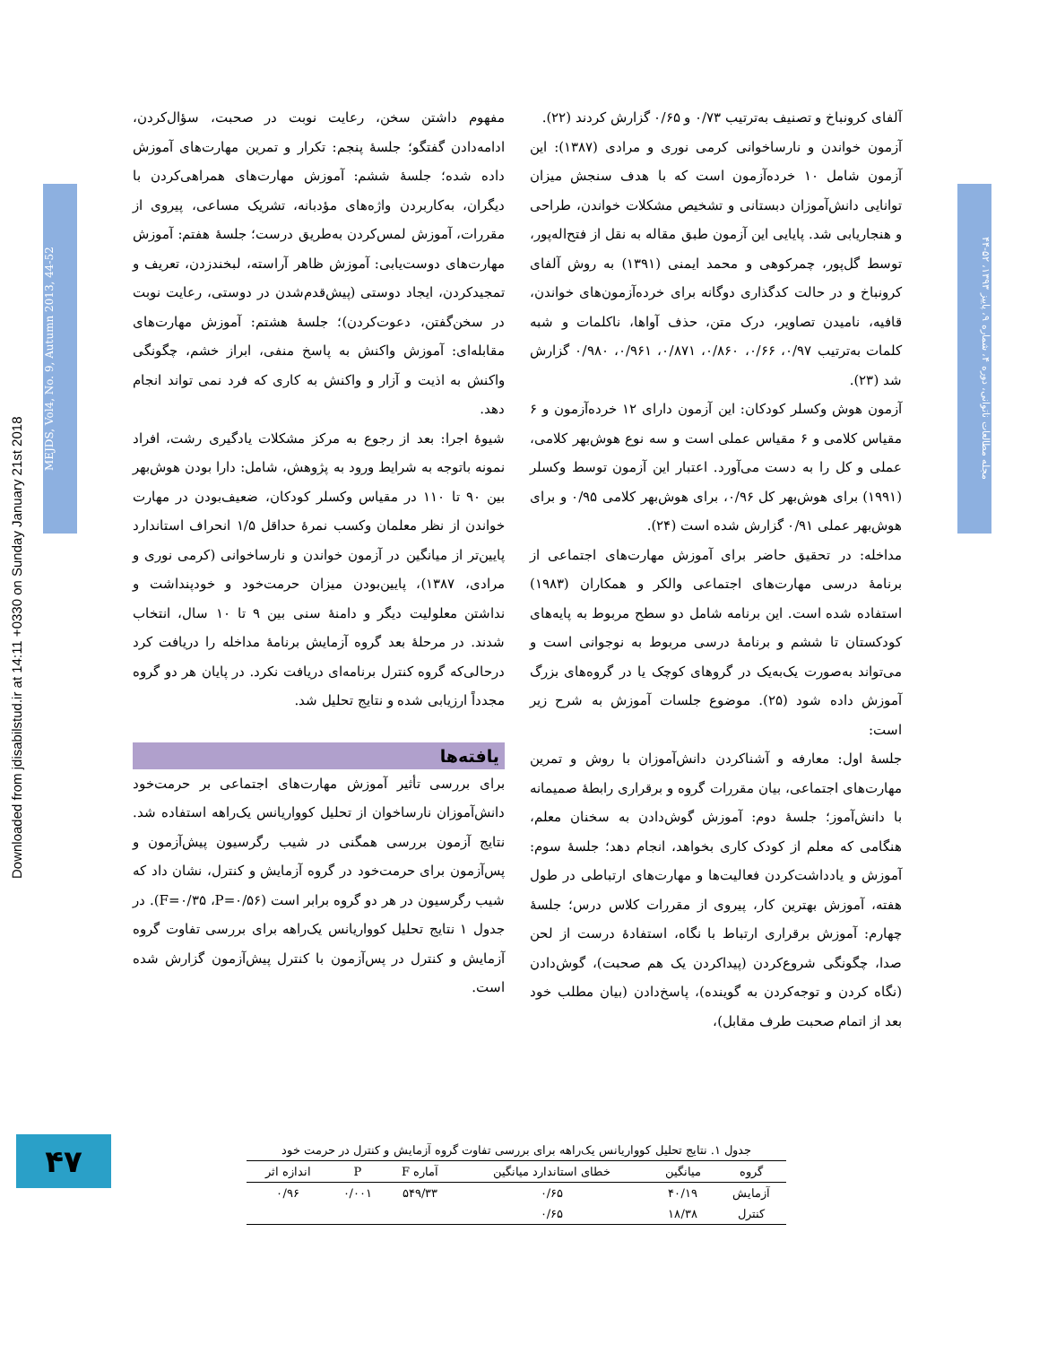Downloaded from jdisabilstud.ir at 14:11 +0330 on Sunday January 21st 2018
MEJDS, Vol4, No. 9, Autumn 2013, 44-52
مجله مطالعات ناتوانی، دوره ۴، شماره ۹، پاییز ۱۳۹۳، ۵۲-۴۴
آلفای کرونباخ و تصنیف به‌ترتیب ۰/۷۳ و ۰/۶۵ گزارش کردند (۲۲).
آزمون خواندن و نارساخوانی کرمی نوری و مرادی (۱۳۸۷): این آزمون شامل ۱۰ خرده‌آزمون است که با هدف سنجش میزان توانایی دانش‌آموزان دبستانی و تشخیص مشکلات خواندن، طراحی و هنجاریابی شد. پایایی این آزمون طبق مقاله به نقل از فتح‌اله‌پور، توسط گل‌پور، چمرکوهی و محمد ایمنی (۱۳۹۱) به روش آلفای کرونباخ و در حالت کدگذاری دوگانه برای خرده‌آزمون‌های خواندن، قافیه، نامیدن تصاویر، درک متن، حذف آواها، ناکلمات و شبه کلمات به‌ترتیب ۰/۹۷، ۰/۶۶، ۰/۸۶۰، ۰/۸۷۱، ۰/۹۶۱، ۰/۹۸۰ گزارش شد (۲۳).
آزمون هوش وکسلر کودکان: این آزمون دارای ۱۲ خرده‌آزمون و ۶ مقیاس کلامی و ۶ مقیاس عملی است و سه نوع هوش‌بهر کلامی، عملی و کل را به دست می‌آورد. اعتبار این آزمون توسط وکسلر (۱۹۹۱) برای هوش‌بهر کل ۰/۹۶، برای هوش‌بهر کلامی ۰/۹۵ و برای هوش‌بهر عملی ۰/۹۱ گزارش شده است (۲۴).
مداخله: در تحقیق حاضر برای آموزش مهارت‌های اجتماعی از برنامهٔ درسی مهارت‌های اجتماعی والکر و همکاران (۱۹۸۳) استفاده شده است. این برنامه شامل دو سطح مربوط به پایه‌های کودکستان تا ششم و برنامهٔ درسی مربوط به نوجوانی است و می‌تواند به‌صورت یک‌به‌یک در گروهای کوچک یا در گروه‌های بزرگ آموزش داده شود (۲۵). موضوع جلسات آموزش به شرح زیر است:
جلسهٔ اول: معارفه و آشناکردن دانش‌آموزان با روش و تمرین مهارت‌های اجتماعی، بیان مقررات گروه و برقراری رابطهٔ صمیمانه با دانش‌آموز؛ جلسهٔ دوم: آموزش گوش‌دادن به سخنان معلم، هنگامی که معلم از کودک کاری بخواهد، انجام دهد؛ جلسهٔ سوم: آموزش و یادداشت‌کردن فعالیت‌ها و مهارت‌های ارتباطی در طول هفته، آموزش بهترین کار، پیروی از مقررات کلاس درس؛ جلسهٔ چهارم: آموزش برقراری ارتباط با نگاه، استفادهٔ درست از لحن صدا، چگونگی شروع‌کردن (پیداکردن یک هم صحبت)، گوش‌دادن (نگاه کردن و توجه‌کردن به گوینده)، پاسخ‌دادن (بیان مطلب خود بعد از اتمام صحبت طرف مقابل)،
مفهوم داشتن سخن، رعایت نوبت در صحبت، سؤال‌کردن، ادامه‌دادن گفتگو؛ جلسهٔ پنجم: تکرار و تمرین مهارت‌های آموزش داده شده؛ جلسهٔ ششم: آموزش مهارت‌های همراهی‌کردن با دیگران، به‌کاربردن واژه‌های مؤدبانه، تشریک مساعی، پیروی از مقررات، آموزش لمس‌کردن به‌طریق درست؛ جلسهٔ هفتم: آموزش مهارت‌های دوست‌یابی: آموزش ظاهر آراسته، لبخندزدن، تعریف و تمجیدکردن، ایجاد دوستی (پیش‌قدم‌شدن در دوستی، رعایت نوبت در سخن‌گفتن، دعوت‌کردن)؛ جلسهٔ هشتم: آموزش مهارت‌های مقابله‌ای: آموزش واکنش به پاسخ منفی، ابراز خشم، چگونگی واکنش به اذیت و آزار و واکنش به کاری که فرد نمی تواند انجام دهد.
شیوهٔ اجرا: بعد از رجوع به مرکز مشکلات یادگیری رشت، افراد نمونه باتوجه به شرایط ورود به پژوهش، شامل: دارا بودن هوش‌بهر بین ۹۰ تا ۱۱۰ در مقیاس وکسلر کودکان، ضعیف‌بودن در مهارت خواندن از نظر معلمان وکسب نمرهٔ حداقل ۱/۵ انحراف استاندارد پایین‌تر از میانگین در آزمون خواندن و نارساخوانی (کرمی نوری و مرادی، ۱۳۸۷)، پایین‌بودن میزان حرمت‌خود و خودپنداشت و نداشتن معلولیت دیگر و دامنهٔ سنی بین ۹ تا ۱۰ سال، انتخاب شدند. در مرحلهٔ بعد گروه آزمایش برنامهٔ مداخله را دریافت کرد درحالی‌که گروه کنترل برنامه‌ای دریافت نکرد. در پایان هر دو گروه مجدداً ارزیابی شده و نتایج تحلیل شد.
یافته‌ها
برای بررسی تأثیر آموزش مهارت‌های اجتماعی بر حرمت‌خود دانش‌آموزان نارساخوان از تحلیل کوواریانس یک‌راهه استفاده شد. نتایج آزمون بررسی همگنی در شیب رگرسیون پیش‌آزمون و پس‌آزمون برای حرمت‌خود در گروه آزمایش و کنترل، نشان داد که شیب رگرسیون در هر دو گروه برابر است (F=۰/۳۵ ،P=۰/۵۶). در جدول ۱ نتایج تحلیل کوواریانس یک‌راهه برای بررسی تفاوت گروه آزمایش و کنترل در پس‌آزمون با کنترل پیش‌آزمون گزارش شده است.
جدول ۱. نتایج تحلیل کوواریانس یک‌راهه برای بررسی تفاوت گروه آزمایش و کنترل در حرمت خود
| گروه | میانگین | خطای استاندارد میانگین | آماره F | P | اندازه اثر |
| --- | --- | --- | --- | --- | --- |
| آزمایش | ۴۰/۱۹ | ۰/۶۵ | ۵۴۹/۳۳ | ۰/۰۰۱ | ۰/۹۶ |
| کنترل | ۱۸/۳۸ | ۰/۶۵ | | | |
۴۷